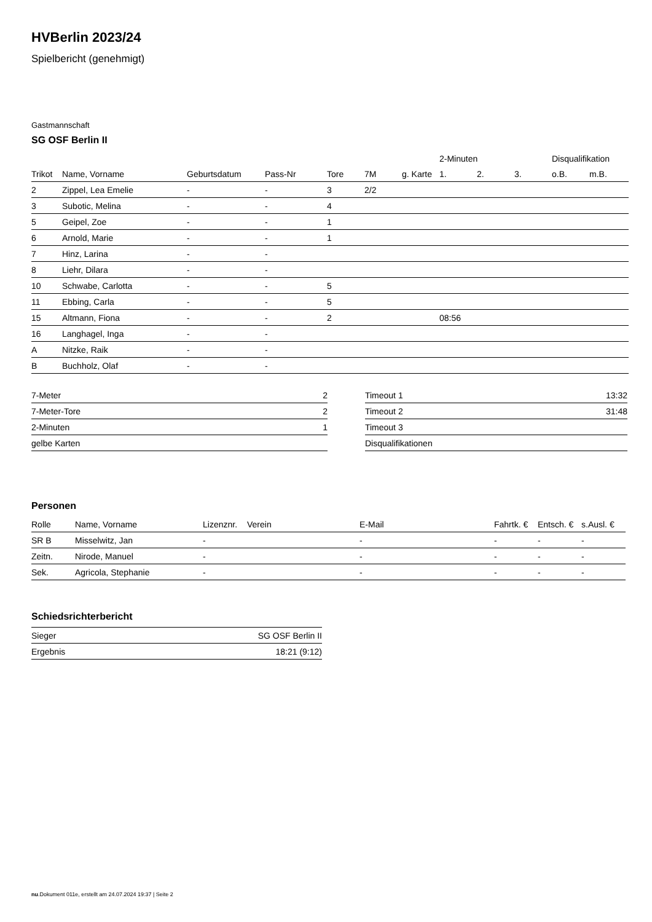HVBerlin 2023/24
Spielbericht (genehmigt)
Gastmannschaft
SG OSF Berlin II
| | | | | | | | 2-Minuten | | | Disqualifikation | |
| --- | --- | --- | --- | --- | --- | --- | --- | --- | --- | --- | --- |
| Trikot | Name, Vorname | Geburtsdatum | Pass-Nr | Tore | 7M | g. Karte | 1. | 2. | 3. | o.B. | m.B. |
| 2 | Zippel, Lea Emelie | - | - | 3 | 2/2 | | | | | | |
| 3 | Subotic, Melina | - | - | 4 | | | | | | | |
| 5 | Geipel, Zoe | - | - | 1 | | | | | | | |
| 6 | Arnold, Marie | - | - | 1 | | | | | | | |
| 7 | Hinz, Larina | - | - | | | | | | | | |
| 8 | Liehr, Dilara | - | - | | | | | | | | |
| 10 | Schwabe, Carlotta | - | - | 5 | | | | | | | |
| 11 | Ebbing, Carla | - | - | 5 | | | | | | | |
| 15 | Altmann, Fiona | - | - | 2 | | | 08:56 | | | | |
| 16 | Langhagel, Inga | - | - | | | | | | | | |
| A | Nitzke, Raik | - | - | | | | | | | | |
| B | Buchholz, Olaf | - | - | | | | | | | | |
| 7-Meter | 2 |
| 7-Meter-Tore | 2 |
| 2-Minuten | 1 |
| gelbe Karten | |
| Timeout 1 | 13:32 |
| Timeout 2 | 31:48 |
| Timeout 3 | |
| Disqualifikationen | |
Personen
| Rolle | Name, Vorname | Lizenznr. | Verein | E-Mail | Fahrtk. € | Entsch. € | s.Ausl. € |
| --- | --- | --- | --- | --- | --- | --- | --- |
| SR B | Misselwitz, Jan | - | | - | - | - | - |
| Zeitn. | Nirode, Manuel | - | | - | - | - | - |
| Sek. | Agricola, Stephanie | - | | - | - | - | - |
Schiedsrichterbericht
| Sieger | SG OSF Berlin II |
| Ergebnis | 18:21 (9:12) |
nu.Dokument 011e, erstellt am 24.07.2024 19:37 | Seite 2